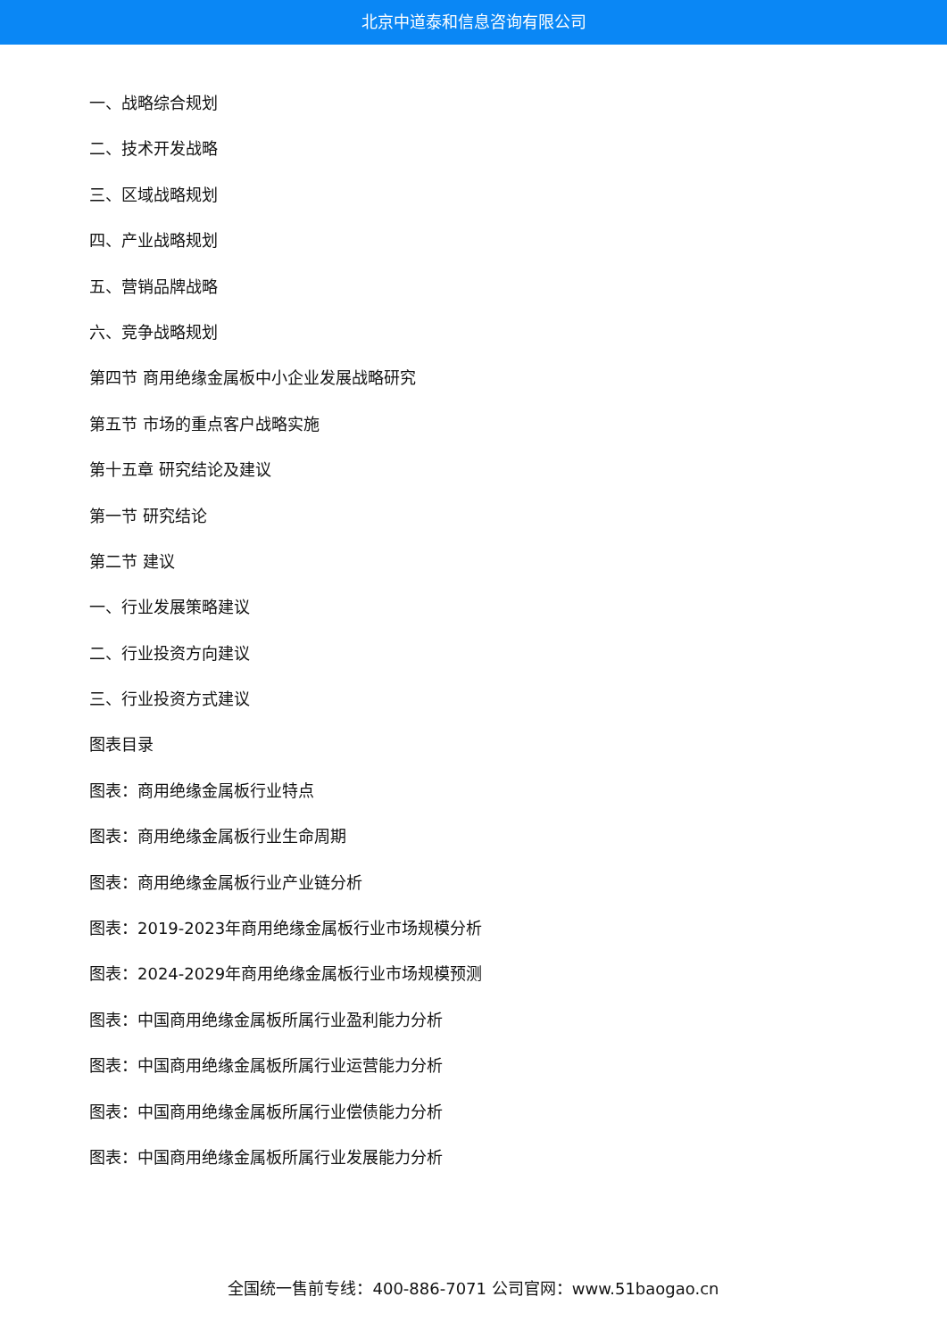北京中道泰和信息咨询有限公司
一、战略综合规划
二、技术开发战略
三、区域战略规划
四、产业战略规划
五、营销品牌战略
六、竞争战略规划
第四节 商用绝缘金属板中小企业发展战略研究
第五节 市场的重点客户战略实施
第十五章 研究结论及建议
第一节 研究结论
第二节 建议
一、行业发展策略建议
二、行业投资方向建议
三、行业投资方式建议
图表目录
图表：商用绝缘金属板行业特点
图表：商用绝缘金属板行业生命周期
图表：商用绝缘金属板行业产业链分析
图表：2019-2023年商用绝缘金属板行业市场规模分析
图表：2024-2029年商用绝缘金属板行业市场规模预测
图表：中国商用绝缘金属板所属行业盈利能力分析
图表：中国商用绝缘金属板所属行业运营能力分析
图表：中国商用绝缘金属板所属行业偿债能力分析
图表：中国商用绝缘金属板所属行业发展能力分析
全国统一售前专线：400-886-7071 公司官网：www.51baogao.cn